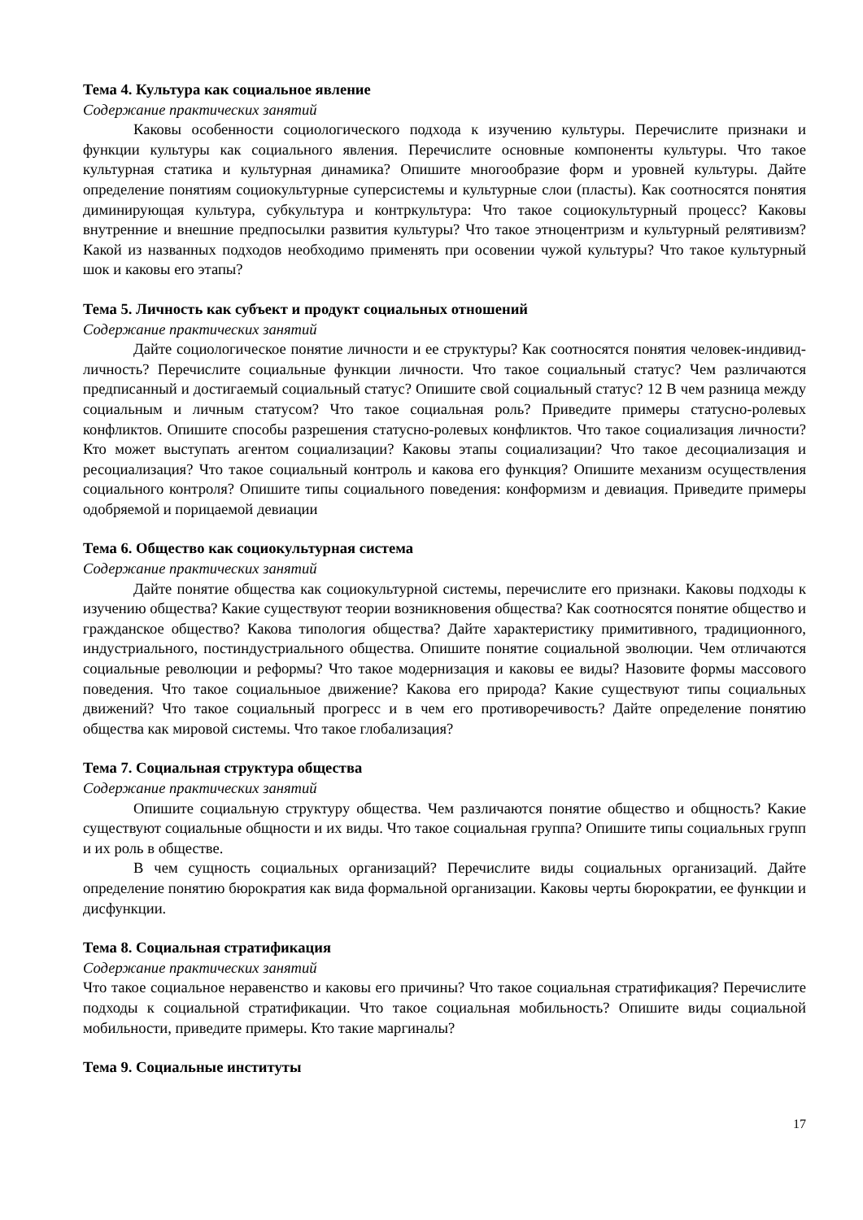Тема 4. Культура как социальное явление
Содержание практических занятий
Каковы особенности социологического подхода к изучению культуры. Перечислите признаки и функции культуры как социального явления. Перечислите основные компоненты культуры. Что такое культурная статика и культурная динамика? Опишите многообразие форм и уровней культуры. Дайте определение понятиям социокультурные суперсистемы и культурные слои (пласты). Как соотносятся понятия диминирующая культура, субкультура и контркультура: Что такое социокультурный процесс? Каковы внутренние и внешние предпосылки развития культуры? Что такое этноцентризм и культурный релятивизм? Какой из названных подходов необходимо применять при осовении чужой культуры? Что такое культурный шок и каковы его этапы?
Тема 5. Личность как субъект и продукт социальных отношений
Содержание практических занятий
Дайте социологическое понятие личности и ее структуры? Как соотносятся понятия человек-индивид-личность? Перечислите социальные функции личности. Что такое социальный статус? Чем различаются предписанный и достигаемый социальный статус? Опишите свой социальный статус? 12 В чем разница между социальным и личным статусом? Что такое социальная роль? Приведите примеры статусно-ролевых конфликтов. Опишите способы разрешения статусно-ролевых конфликтов. Что такое социализация личности? Кто может выступать агентом социализации? Каковы этапы социализации? Что такое десоциализация и ресоциализация? Что такое социальный контроль и какова его функция? Опишите механизм осуществления социального контроля? Опишите типы социального поведения: конформизм и девиация. Приведите примеры одобряемой и порицаемой девиации
Тема 6. Общество как социокультурная система
Содержание практических занятий
Дайте понятие общества как социокультурной системы, перечислите его признаки. Каковы подходы к изучению общества? Какие существуют теории возникновения общества? Как соотносятся понятие общество и гражданское общество? Какова типология общества? Дайте характеристику примитивного, традиционного, индустриального, постиндустриального общества. Опишите понятие социальной эволюции. Чем отличаются социальные революции и реформы? Что такое модернизация и каковы ее виды? Назовите формы массового поведения. Что такое социальныое движение? Какова его природа? Какие существуют типы социальных движений? Что такое социальный прогресс и в чем его противоречивость? Дайте определение понятию общества как мировой системы. Что такое глобализация?
Тема 7. Социальная структура общества
Содержание практических занятий
Опишите социальную структуру общества. Чем различаются понятие общество и общность? Какие существуют социальные общности и их виды. Что такое социальная группа? Опишите типы социальных групп и их роль в обществе.
В чем сущность социальных организаций? Перечислите виды социальных организаций. Дайте определение понятию бюрократия как вида формальной организации. Каковы черты бюрократии, ее функции и дисфункции.
Тема 8. Социальная стратификация
Содержание практических занятий
Что такое социальное неравенство и каковы его причины? Что такое социальная стратификация? Перечислите подходы к социальной стратификации. Что такое социальная мобильность? Опишите виды социальной мобильности, приведите примеры. Кто такие маргиналы?
Тема 9. Социальные институты
17